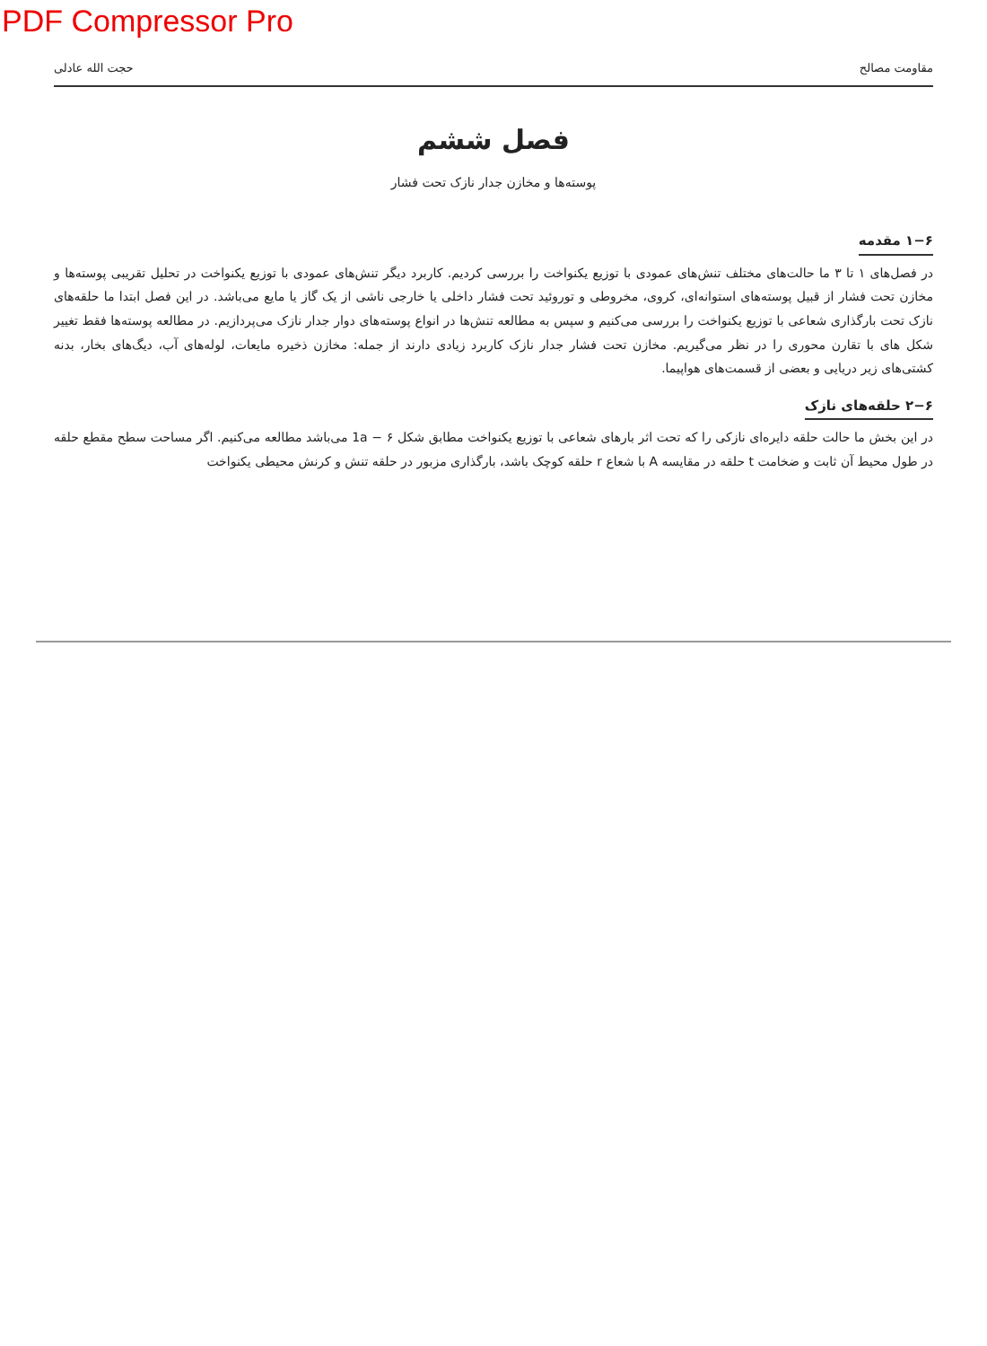PDF Compressor Pro
مقاومت مصالح حجت الله عادلی
فصل ششم
پوسته‌ها و مخازن جدار نازک تحت فشار
۱−۶ مقدمه
در فصل‌های ۱ تا ۳ ما حالت‌های مختلف تنش‌های عمودی با توزیع یکنواخت را بررسی کردیم. کاربرد دیگر تنش‌های عمودی با توزیع یکنواخت در تحلیل تقریبی پوسته‌ها و مخازن تحت فشار از قبیل پوسته‌های استوانه‌ای، کروی، مخروطی و توروئید تحت فشار داخلی یا خارجی ناشی از یک گاز یا مایع می‌باشد. در این فصل ابتدا ما حلقه‌های نازک تحت بارگذاری شعاعی با توزیع یکنواخت را بررسی می‌کنیم و سپس به مطالعه تنش‌ها در انواع پوسته‌های دوار جدار نازک می‌پردازیم. در مطالعه پوسته‌ها فقط تغییر شکل های با تقارن محوری را در نظر می‌گیریم. مخازن تحت فشار جدار نازک کاربرد زیادی دارند از جمله: مخازن ذخیره مایعات، لوله‌های آب، دیگ‌های بخار، بدنه کشتی‌های زیر دریایی و بعضی از قسمت‌های هواپیما.
۲−۶ حلقه‌های نازک
در این بخش ما حالت حلقه دایره‌ای نازکی را که تحت اثر بارهای شعاعی با توزیع یکنواخت مطابق شکل 1a − ۶ می‌باشد مطالعه می‌کنیم. اگر مساحت سطح مقطع حلقه در طول محیط آن ثابت و ضخامت t حلقه در مقایسه A با شعاع r حلقه کوچک باشد، بارگذاری مزبور در حلقه تنش و کرنش محیطی یکنواخت